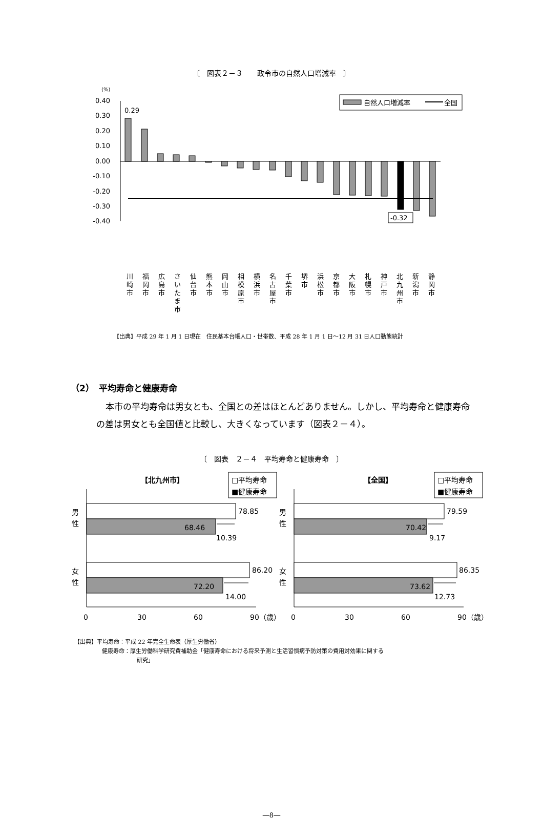〔　図表２－３　　政令市の自然人口増減率　〕
(%)
0.40
0.30
0.20
0.10
0.00
-0.10
-0.20
-0.30
-0.40
0.29
-0.32
自然人口増減率
全国
川
崎
市
福
岡
市
広
島
市
さ
い
た
ま
市
仙
台
市
熊
本
市
岡
山
市
相
模
原
市
横
浜
市
名
古
屋
市
千
葉
市
堺
市
浜
松
市
京
都
市
大
阪
市
札
幌
市
神
戸
市
北
九
州
市
新
潟
市
静
岡
市
【出典】平成 29 年 1 月 1 日現在　住民基本台帳人口・世帯数、平成 28 年 1 月 1 日～12 月 31 日人口動態統計
（2）　平均寿命と健康寿命
本市の平均寿命は男女とも、全国との差はほとんどありません。しかし、平均寿命と健康寿命の差は男女とも全国値と比較し、大きくなっています（図表２－４）。
〔　図表　２－４　平均寿命と健康寿命　〕
【北九州市】
【全国】
□平均寿命
■健康寿命
□平均寿命
■健康寿命
男
性
女
性
男
性
女
性
78.85
68.46
10.39
86.20
72.20
14.00
79.59
70.42
9.17
86.35
73.62
12.73
0
30
60
90（歳）
0
30
60
90（歳）
【出典】平均寿命：平成 22 年完全生命表（厚生労働省）
健康寿命：厚生労働科学研究費補助金「健康寿命における将来予測と生活習慣病予防対策の費用対効果に関する
研究」
―8―